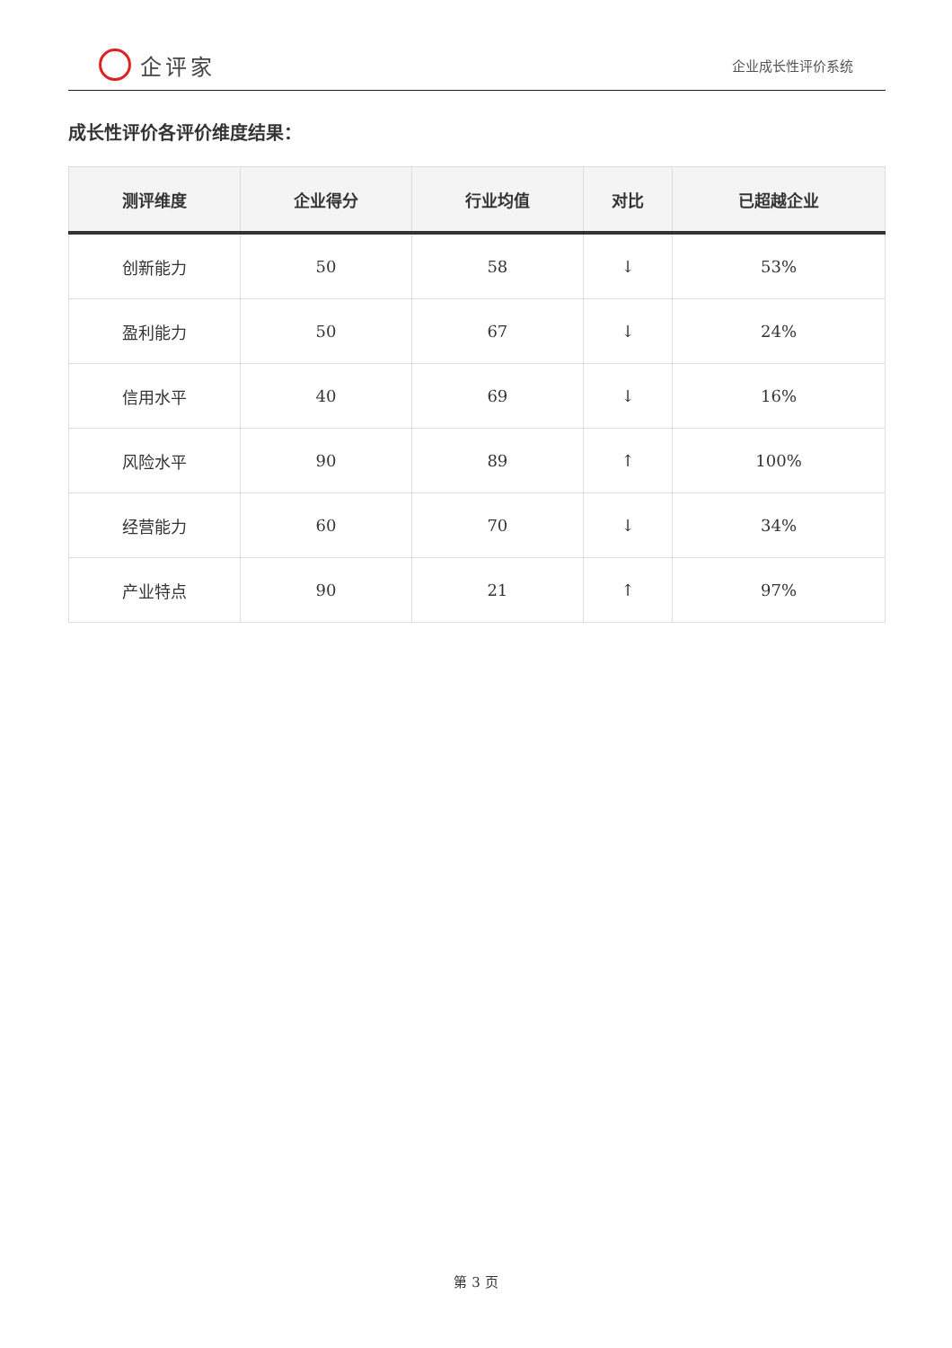企评家
企业成长性评价系统
成长性评价各评价维度结果：
| 测评维度 | 企业得分 | 行业均值 | 对比 | 已超越企业 |
| --- | --- | --- | --- | --- |
| 创新能力 | 50 | 58 | ↓ | 53% |
| 盈利能力 | 50 | 67 | ↓ | 24% |
| 信用水平 | 40 | 69 | ↓ | 16% |
| 风险水平 | 90 | 89 | ↑ | 100% |
| 经营能力 | 60 | 70 | ↓ | 34% |
| 产业特点 | 90 | 21 | ↑ | 97% |
第 3 页